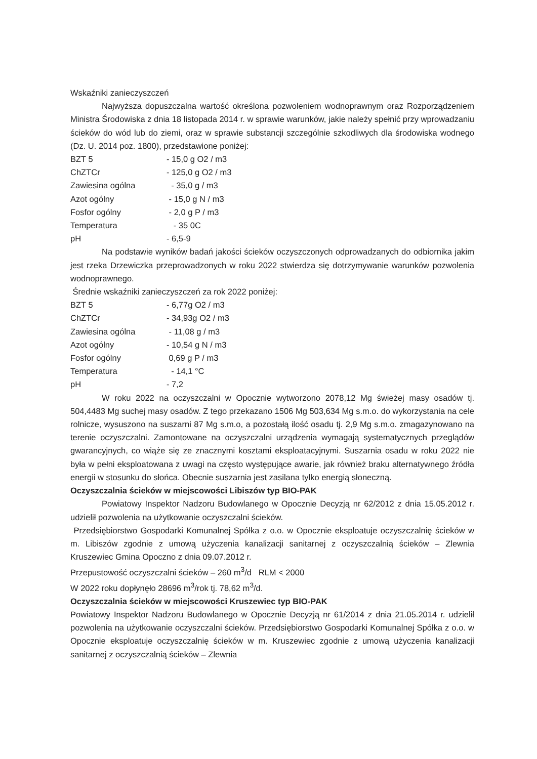Wskaźniki zanieczyszczeń
Najwyższa dopuszczalna wartość określona pozwoleniem wodnoprawnym oraz Rozporządzeniem Ministra Środowiska z dnia 18 listopada 2014 r. w sprawie warunków, jakie należy spełnić przy wprowadzaniu ścieków do wód lub do ziemi, oraz w sprawie substancji szczególnie szkodliwych dla środowiska wodnego (Dz. U. 2014 poz. 1800), przedstawione poniżej:
BZT 5 - 15,0 g O2 / m3
ChZTCr - 125,0 g O2 / m3
Zawiesina ogólna - 35,0 g / m3
Azot ogólny - 15,0 g N / m3
Fosfor ogólny - 2,0 g P / m3
Temperatura - 35 0C
pH - 6,5-9
Na podstawie wyników badań jakości ścieków oczyszczonych odprowadzanych do odbiornika jakim jest rzeka Drzewiczka przeprowadzonych w roku 2022 stwierdza się dotrzymywanie warunków pozwolenia wodnoprawnego.
Średnie wskaźniki zanieczyszczeń za rok 2022 poniżej:
BZT 5 - 6,77g O2 / m3
ChZTCr - 34,93g O2 / m3
Zawiesina ogólna - 11,08 g / m3
Azot ogólny - 10,54 g N / m3
Fosfor ogólny 0,69 g P / m3
Temperatura - 14,1 °C
pH - 7,2
W roku 2022 na oczyszczalni w Opocznie wytworzono 2078,12 Mg świeżej masy osadów tj. 504,4483 Mg suchej masy osadów. Z tego przekazano 1506 Mg 503,634 Mg s.m.o. do wykorzystania na cele rolnicze, wysuszono na suszarni 87 Mg s.m.o, a pozostałą ilość osadu tj. 2,9 Mg s.m.o. zmagazynowano na terenie oczyszczalni. Zamontowane na oczyszczalni urządzenia wymagają systematycznych przeglądów gwarancyjnych, co wiąże się ze znacznymi kosztami eksploatacyjnymi. Suszarnia osadu w roku 2022 nie była w pełni eksploatowana z uwagi na często występujące awarie, jak również braku alternatywnego źródła energii w stosunku do słońca. Obecnie suszarnia jest zasilana tylko energią słoneczną.
Oczyszczalnia ścieków w miejscowości Libiszów typ BIO-PAK
Powiatowy Inspektor Nadzoru Budowlanego w Opocznie Decyzją nr 62/2012 z dnia 15.05.2012 r. udzielił pozwolenia na użytkowanie oczyszczalni ścieków.
Przedsiębiorstwo Gospodarki Komunalnej Spółka z o.o. w Opocznie eksploatuje oczyszczalnię ścieków w m. Libiszów zgodnie z umową użyczenia kanalizacji sanitarnej z oczyszczalnią ścieków – Zlewnia Kruszewiec Gmina Opoczno z dnia 09.07.2012 r.
Przepustowość oczyszczalni ścieków – 260 m<sup>3</sup>/d RLM < 2000
W 2022 roku dopłynęło 28696 m<sup>3</sup>/rok tj. 78,62 m<sup>3</sup>/d.
Oczyszczalnia ścieków w miejscowości Kruszewiec typ BIO-PAK
Powiatowy Inspektor Nadzoru Budowlanego w Opocznie Decyzją nr 61/2014 z dnia 21.05.2014 r. udzielił pozwolenia na użytkowanie oczyszczalni ścieków. Przedsiębiorstwo Gospodarki Komunalnej Spółka z o.o. w Opocznie eksploatuje oczyszczalnię ścieków w m. Kruszewiec zgodnie z umową użyczenia kanalizacji sanitarnej z oczyszczalnią ścieków – Zlewnia